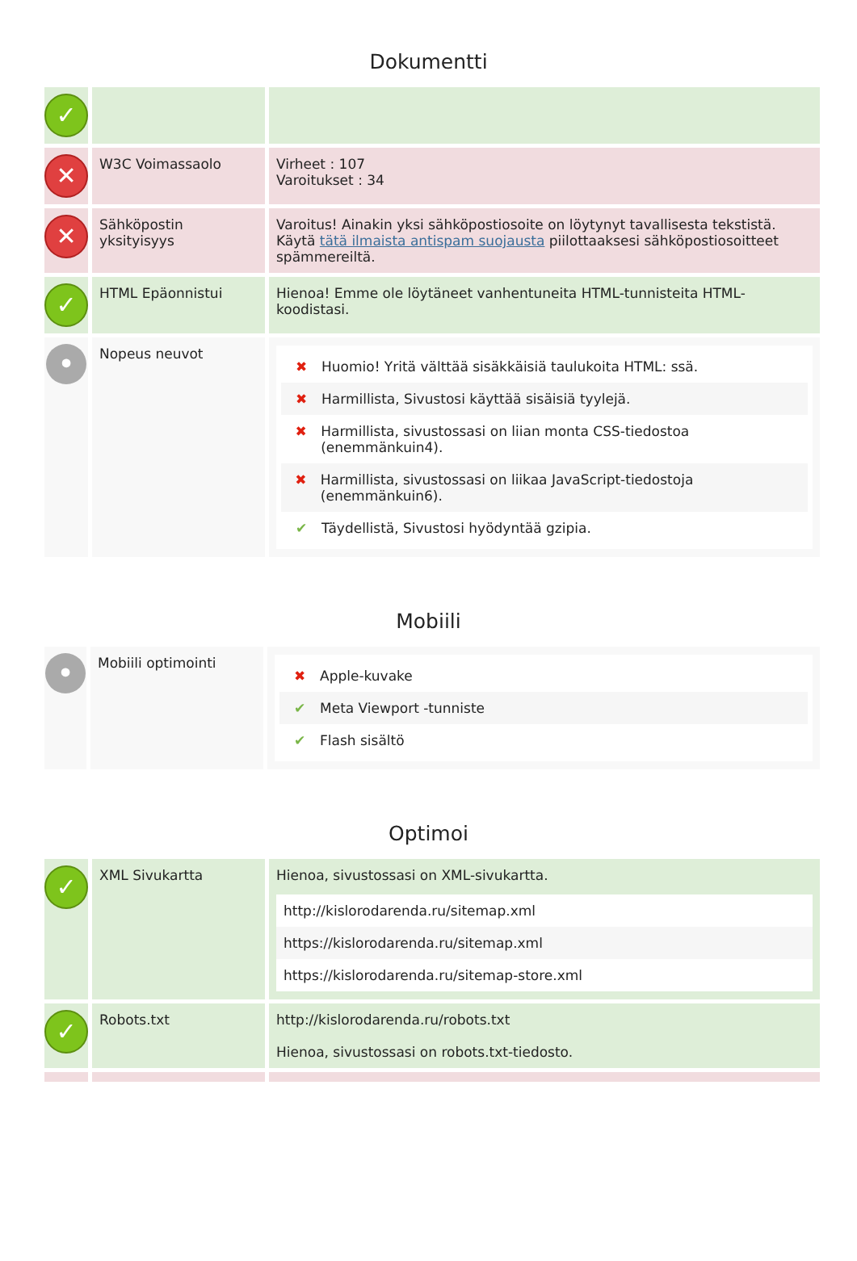Dokumentti
| ✓ | | |
| ✕ | W3C Voimassaolo | Virheet : 107 Varoitukset : 34 |
| ✕ | Sähköpostin yksityisyys | Varoitus! Ainakin yksi sähköpostiosoite on löytynyt tavallisesta tekstistä. Käytä tätä ilmaista antispam suojausta piilottaaksesi sähköpostiosoitteet spämmereiltä. |
| ✓ | HTML Epäonnistui | Hienoa! Emme ole löytäneet vanhentuneita HTML-tunnisteita HTML-koodistasi. |
| • | Nopeus neuvot | ✖ Huomio! Yritä välttää sisäkkäisiä taulukoita HTML: ssä. ✖ Harmillista, Sivustosi käyttää sisäisiä tyylejä. ✖ Harmillista, sivustossasi on liian monta CSS-tiedostoa (enemmänkuin4). ✖ Harmillista, sivustossasi on liikaa JavaScript-tiedostoja (enemmänkuin6). ✔ Täydellistä, Sivustosi hyödyntää gzipia. |
Mobiili
| • | Mobiili optimointi | ✖ Apple-kuvake ✔ Meta Viewport -tunniste ✔ Flash sisältö |
Optimoi
| ✓ | XML Sivukartta | Hienoa, sivustossasi on XML-sivukartta. http://kislorodarenda.ru/sitemap.xml https://kislorodarenda.ru/sitemap.xml https://kislorodarenda.ru/sitemap-store.xml |
| ✓ | Robots.txt | http://kislorodarenda.ru/robots.txt Hienoa, sivustossasi on robots.txt-tiedosto. |